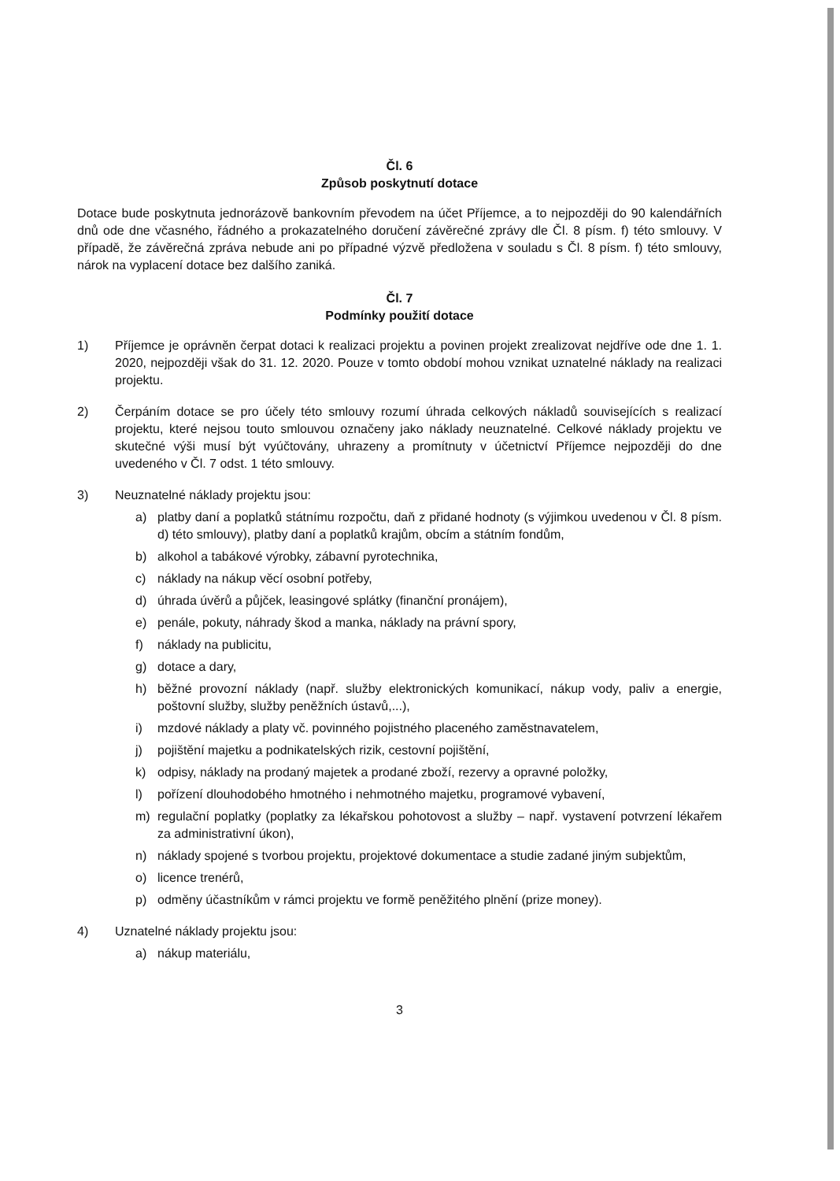Čl. 6
Způsob poskytnutí dotace
Dotace bude poskytnuta jednorázově bankovním převodem na účet Příjemce, a to nejpozději do 90 kalendářních dnů ode dne včasného, řádného a prokazatelného doručení závěrečné zprávy dle Čl. 8 písm. f) této smlouvy. V případě, že závěrečná zpráva nebude ani po případné výzvě předložena v souladu s Čl. 8 písm. f) této smlouvy, nárok na vyplacení dotace bez dalšího zaniká.
Čl. 7
Podmínky použití dotace
1) Příjemce je oprávněn čerpat dotaci k realizaci projektu a povinen projekt zrealizovat nejdříve ode dne 1. 1. 2020, nejpozději však do 31. 12. 2020. Pouze v tomto období mohou vznikat uznatelné náklady na realizaci projektu.
2) Čerpáním dotace se pro účely této smlouvy rozumí úhrada celkových nákladů souvisejících s realizací projektu, které nejsou touto smlouvou označeny jako náklady neuznatelné. Celkové náklady projektu ve skutečné výši musí být vyúčtovány, uhrazeny a promítnuty v účetnictví Příjemce nejpozději do dne uvedeného v Čl. 7 odst. 1 této smlouvy.
3) Neuznatelné náklady projektu jsou:
a) platby daní a poplatků státnímu rozpočtu, daň z přidané hodnoty (s výjimkou uvedenou v Čl. 8 písm. d) této smlouvy), platby daní a poplatků krajům, obcím a státním fondům,
b) alkohol a tabákové výrobky, zábavní pyrotechnika,
c) náklady na nákup věcí osobní potřeby,
d) úhrada úvěrů a půjček, leasingové splátky (finanční pronájem),
e) penále, pokuty, náhrady škod a manka, náklady na právní spory,
f) náklady na publicitu,
g) dotace a dary,
h) běžné provozní náklady (např. služby elektronických komunikací, nákup vody, paliv a energie, poštovní služby, služby peněžních ústavů,...),
i) mzdové náklady a platy vč. povinného pojistného placeného zaměstnavatelem,
j) pojištění majetku a podnikatelských rizik, cestovní pojištění,
k) odpisy, náklady na prodaný majetek a prodané zboží, rezervy a opravné položky,
l) pořízení dlouhodobého hmotného i nehmotného majetku, programové vybavení,
m) regulační poplatky (poplatky za lékařskou pohotovost a služby – např. vystavení potvrzení lékařem za administrativní úkon),
n) náklady spojené s tvorbou projektu, projektové dokumentace a studie zadané jiným subjektům,
o) licence trenérů,
p) odměny účastníkům v rámci projektu ve formě peněžitého plnění (prize money).
4) Uznatelné náklady projektu jsou:
a) nákup materiálu,
3